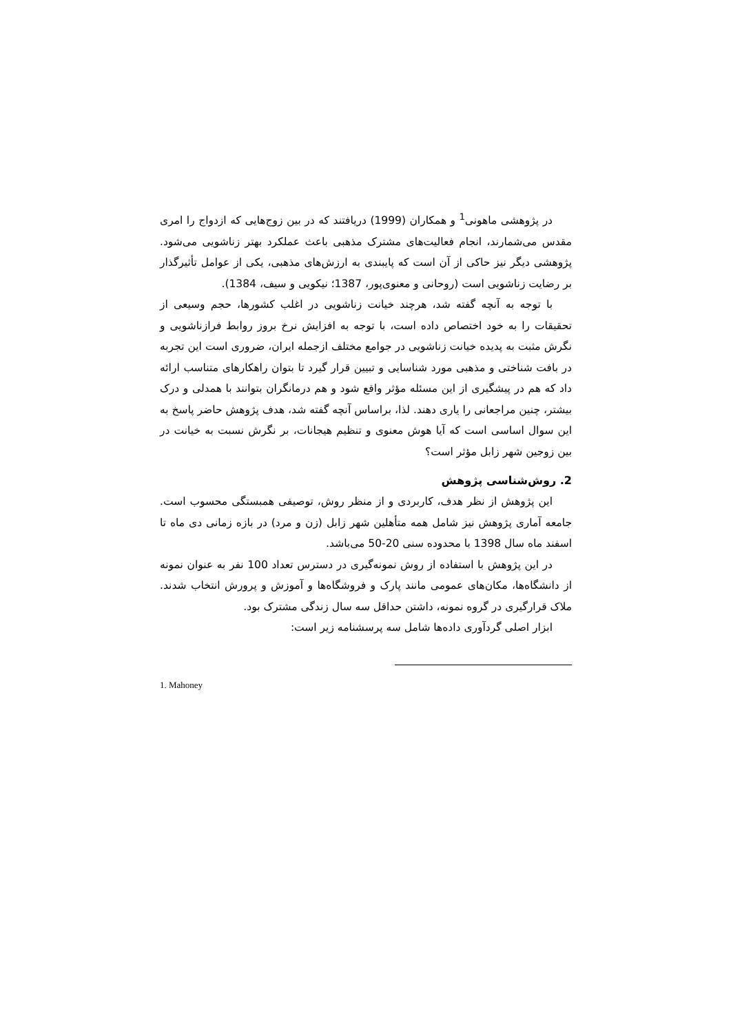در پژوهشی ماهونی<sup>1</sup> و همکاران (1999) دریافتند که در بین زوج‌هایی که ازدواج را امری مقدس می‌شمارند، انجام فعالیت‌های مشترک مذهبی باعث عملکرد بهتر زناشویی می‌شود. پژوهشی دیگر نیز حاکی از آن است که پایبندی به ارزش‌های مذهبی، یکی از عوامل تأثیرگذار بر رضایت زناشویی است (روحانی و معنوی‌پور، 1387؛ نیکویی و سیف، 1384).
با توجه به آنچه گفته شد، هرچند خیانت زناشویی در اغلب کشورها، حجم وسیعی از تحقیقات را به خود اختصاص داده است، با توجه به افزایش نرخ بروز روابط فرازناشویی و نگرش مثبت به پدیده خیانت زناشویی در جوامع مختلف ازجمله ایران، ضروری است این تجربه در بافت شناختی و مذهبی مورد شناسایی و تبیین قرار گیرد تا بتوان راهکارهای متناسب ارائه داد که هم در پیشگیری از این مسئله مؤثر واقع شود و هم درمانگران بتوانند با همدلی و درک بیشتر، چنین مراجعانی را یاری دهند. لذا، براساس آنچه گفته شد، هدف پژوهش حاضر پاسخ به این سوال اساسی است که آیا هوش معنوی و تنظیم هیجانات، بر نگرش نسبت به خیانت در بین زوجین شهر زابل مؤثر است؟
2. روش‌شناسی پژوهش
این پژوهش از نظر هدف، کاربردی و از منظر روش، توصیفی همبستگی محسوب است. جامعه آماری پژوهش نیز شامل همه متأهلین شهر زابل (زن و مرد) در بازه زمانی دی ماه تا اسفند ماه سال 1398 با محدوده سنی 20-50 می‌باشد.
در این پژوهش با استفاده از روش نمونه‌گیری در دسترس تعداد 100 نفر به عنوان نمونه از دانشگاه‌ها، مکان‌های عمومی مانند پارک و فروشگاه‌ها و آموزش و پرورش انتخاب شدند. ملاک قرارگیری در گروه نمونه، داشتن حداقل سه سال زندگی مشترک بود.
ابزار اصلی گردآوری داده‌ها شامل سه پرسشنامه زیر است:
1. Mahoney